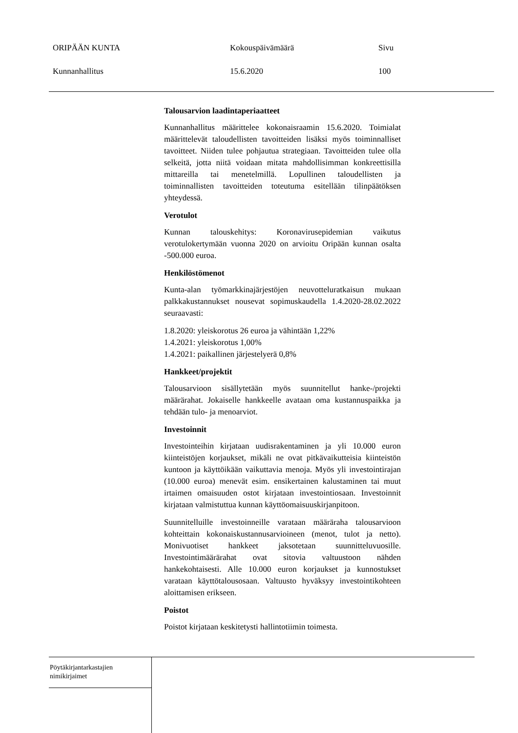ORIPÄÄN KUNTA Kokouspäivämäärä Sivu
Kunnanhallitus 15.6.2020 100
Talousarvion laadintaperiaatteet
Kunnanhallitus määrittelee kokonaisraamin 15.6.2020. Toimialat määrittelevät taloudellisten tavoitteiden lisäksi myös toiminnalliset tavoitteet. Niiden tulee pohjautua strategiaan. Tavoitteiden tulee olla selkeitä, jotta niitä voidaan mitata mahdollisimman konkreettisilla mittareilla tai menetelmillä. Lopullinen taloudellisten ja toiminnallisten tavoitteiden toteutuma esitellään tilinpäätöksen yhteydessä.
Verotulot
Kunnan talouskehitys: Koronavirusepidemian vaikutus verotulokertymään vuonna 2020 on arvioitu Oripään kunnan osalta -500.000 euroa.
Henkilöstömenot
Kunta-alan työmarkkinajärjestöjen neuvotteluratkaisun mukaan palkkakustannukset nousevat sopimuskaudella 1.4.2020-28.02.2022 seuraavasti:
1.8.2020: yleiskorotus 26 euroa ja vähintään 1,22%
1.4.2021: yleiskorotus 1,00%
1.4.2021: paikallinen järjestelyerä 0,8%
Hankkeet/projektit
Talousarvioon sisällytetään myös suunnitellut hanke-/projekti määrärahat. Jokaiselle hankkeelle avataan oma kustannuspaikka ja tehdään tulo- ja menoarviot.
Investoinnit
Investointeihin kirjataan uudisrakentaminen ja yli 10.000 euron kiinteistöjen korjaukset, mikäli ne ovat pitkävaikutteisia kiinteistön kuntoon ja käyttöikään vaikuttavia menoja. Myös yli investointirajan (10.000 euroa) menevät esim. ensikertainen kalustaminen tai muut irtaimen omaisuuden ostot kirjataan investointiosaan. Investoinnit kirjataan valmistuttua kunnan käyttöomaisuuskirjanpitoon.
Suunnitelluille investoinneille varataan määräraha talousarvioon kohteittain kokonaiskustannusarvioineen (menot, tulot ja netto). Monivuotiset hankkeet jaksotetaan suunnitteluvuosille. Investointimäärärahat ovat sitovia valtuustoon nähden hankekohtaisesti. Alle 10.000 euron korjaukset ja kunnostukset varataan käyttötalousosaan. Valtuusto hyväksyy investointikohteen aloittamisen erikseen.
Poistot
Poistot kirjataan keskitetysti hallintotiimin toimesta.
Pöytäkirjantarkastajien
nimikirjaimet